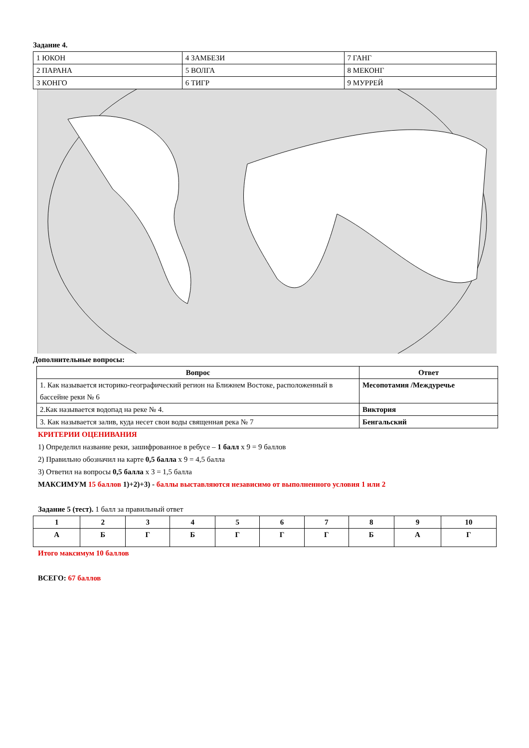Задание 4.
| 1 ЮКОН | 4 ЗАМБЕЗИ | 7 ГАНГ |
| 2 ПАРАНА | 5 ВОЛГА | 8 МЕКОНГ |
| 3 КОНГО | 6 ТИГР | 9 МУРРЕЙ |
Дополнительные вопросы:
| Вопрос | Ответ |
| --- | --- |
| 1. Как называется историко-географический регион на Ближнем Востоке, расположенный в бассейне реки № 6 | Месопотамия /Междуречье |
| 2.Как называется водопад на реке № 4. | Виктория |
| 3. Как называется залив, куда несет свои воды священная река № 7 | Бенгальский |
КРИТЕРИИ ОЦЕНИВАНИЯ
1) Определил название реки, зашифрованное в ребусе – 1 балл х 9 = 9 баллов
2) Правильно обозначил на карте 0,5 балла х 9 = 4,5 балла
3) Ответил на вопросы 0,5 балла х 3 = 1,5 балла
МАКСИМУМ 15 баллов 1)+2)+3) - баллы выставляются независимо от выполненного условия 1 или 2
Задание 5 (тест). 1 балл за правильный ответ
| 1 | 2 | 3 | 4 | 5 | 6 | 7 | 8 | 9 | 10 |
| А | Б | Г | Б | Г | Г | Г | Б | А | Г |
Итого максимум 10 баллов
ВСЕГО: 67 баллов